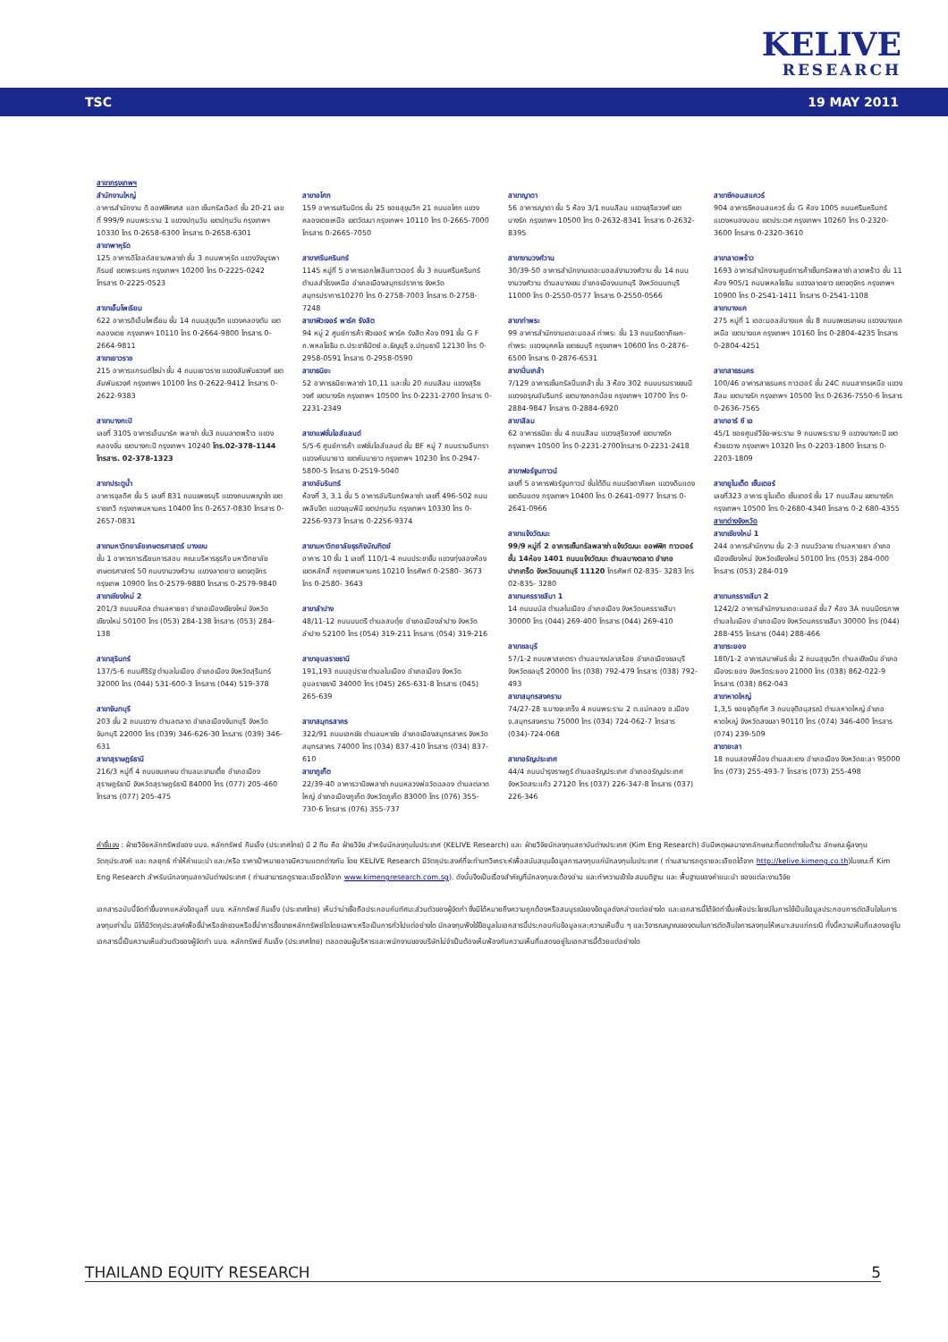KELIVE
RESEARCH
TSC 19 MAY 2011
สาขากรุงเทพฯ
สำนักงานใหญ่
อาคารสำนักงาน ดิ ออฟฟิศเศส แอท เซ็นทรัลเวิลด์ ชั้น 20-21 เลขที่ 999/9 ถนนพระราม 1 แขวงปทุมวัน เขตปทุมวัน กรุงเทพฯ 10330 โทร 0-2658-6300 โทรสาร 0-2658-6301
สาขาพาหุรัด
125 อาคารดิโอลด์สยามพลาซ่า ชั้น 3 ถนนพาหุรัด แขวงวังบูรพาภิรมย์ เขตพระนคร กรุงเทพฯ 10200 โทร 0-2225-0242 โทรสาร 0-2225-0523
สาขาเอ็มโพเรียม
622 อาคารดิเอ็มโพเรี่ยม ชั้น 14 ถนนสุขุมวิท แขวงคลองตัน เขตคลองเตย กรุงเทพฯ 10110 โทร 0-2664-9800 โทรสาร 0-2664-9811
สาขาเยาวราช
215 อาคารแกรนด์ไชน่า ชั้น 4 ถนนเยาวราช แขวงสัมพันธวงศ์ เขตสัมพันธวงศ์ กรุงเทพฯ 10100 โทร 0-2622-9412 โทรสาร 0-2622-9383
สาขาบางกะปิ
เลขที่ 3105 อาคารเอ็นมาร์ค พลาซ่า ชั้น3 ถนนลาดพร้าว แขวงคลองจั่น เขตบางกะปิ กรุงเทพฯ 10240 โทร.02-378-1144 โทรสาร. 02-378-1323
สาขาประตูน้ำ
อาคารจุลดิศ ชั้น 5 เลขที่ 831 ถนนเพชรบุรี แขวงถนนพญาไท เขตราชเทวี กรุงเทพมหานคร 10400 โทร 0-2657-0830 โทรสาร 0-2657-0831
สาขามหาวิทยาลัยเกษตรศาสตร์ บางเขน
ชั้น 1 อาคารการเรียนการสอน คณะบริหารธุรกิจ มหาวิทยาลัยเกษตรศาสตร์ 50 ถนนงามวงศ์วาน แขวงลาดยาว เขตจตุจักร กรุงเทพ 10900 โทร 0-2579-9880 โทรสาร 0-2579-9840
สาขาเชียงใหม่ 2
201/3 ถนนมหิดล ตำบลหายยา อำเภอเมืองเชียงใหม่ จังหวัดเชียงใหม่ 50100 โทร (053) 284-138 โทรสาร (053) 284-138
สาขาสุรินทร์
137/5-6 ถนนศิริรัฐ ตำบลในเมือง อำเภอเมือง จังหวัดสุรินทร์ 32000 โทร (044) 531-600-3 โทรสาร (044) 519-378
สาขาจันทบุรี
203 ชั้น 2 ถนนขวาง ตำบลตลาด อำเภอเมืองจันทบุรี จังหวัดจันทบุรี 22000 โทร (039) 346-626-30 โทรสาร (039) 346-631
สาขาสุราษฎร์ธานี
216/3 หมู่ที่ 4 ถนนชนเกษม ตำบลมะขามเตี้ย อำเภอเมืองสุราษฎร์ธานี จังหวัดสุราษฎร์ธานี 84000 โทร (077) 205-460 โทรสาร (077) 205-475
สาขาอโศก
159 อาคารเสริมมิตร ชั้น 25 ซอยสุขุมวิท 21 ถนนอโศก แขวงคลองเตยเหนือ เขตวัฒนา กรุงเทพฯ 10110 โทร 0-2665-7000 โทรสาร 0-2665-7050
สาขาศรีนครินทร์
1145 หมู่ที่ 5 อาคารเอกไพลินทาวเวอร์ ชั้น 3 ถนนศรีนครินทร์ ตำบลสำโรงเหนือ อำเภอเมืองสมุทรปราการ จังหวัดสมุทรปราการ10270 โทร 0-2758-7003 โทรสาร 0-2758-7248
สาขาฟิวเจอร์ พาร์ค รังสิต
94 หมู่ 2 ศูนย์การค้า ฟิวเจอร์ พาร์ค รังสิต ห้อง 091 ชั้น G F ถ.พหลโยธิน ต.ประชาธิปัตย์ อ.ธัญบุรี จ.ปทุมธานี 12130 โทร 0-2958-0591 โทรสาร 0-2958-0590
สาขาธนิยะ
52 อาคารธนิยะพลาซ่า 10,11 และชั้น 20 ถนนสีลม แขวงสุริยวงศ์ เขตบางรัก กรุงเทพฯ 10500 โทร 0-2231-2700 โทรสาร 0-2231-2349
สาขาแฟชั่นไอส์แลนด์
5/5-6 ศูนย์การค้า แฟชั่นไอส์แลนด์ ชั้น BF หมู่ 7 ถนนรามอินทรา แขวงคันนายาว เขตคันนายาว กรุงเทพฯ 10230 โทร 0-2947-5800-5 โทรสาร 0-2519-5040
สาขาอัมรินทร์
ห้องที่ 3, 3.1 ชั้น 5 อาคารอัมรินทร์พลาซ่า เลขที่ 496-502 ถนนเพลินจิต แขวงลุมพินี เขตปทุมวัน กรุงเทพฯ 10330 โทร 0-2256-9373 โทรสาร 0-2256-9374
สาขามหาวิทยาลัยธุรกิจบัณฑิตย์
อาคาร 10 ชั้น 1 เลขที่ 110/1-4 ถนนประชาชื่น แขวงทุ่งสองห้อง เขตหลักสี่ กรุงเทพมหานคร 10210 โทรศัพท์ 0-2580- 3673 โทร 0-2580- 3643
สาขาลำปาง
48/11-12 ถนนมนตรี ตำบลสบตุ๋ย อำเภอเมืองลำปาง จังหวัดลำปาง 52100 โทร (054) 319-211 โทรสาร (054) 319-216
สาขาอุบลราชธานี
191,193 ถนนอุปราช ตำบลในเมือง อำเภอเมือง จังหวัดอุบลราชธานี 34000 โทร (045) 265-631-8 โทรสาร (045) 265-639
สาขาสมุทรสาคร
322/91 ถนนเอกชัย ตำบลมหาชัย อำเภอเมืองสมุทรสาคร จังหวัดสมุทรสาคร 74000 โทร (034) 837-410 โทรสาร (034) 837-610
สาขาภูเก็ต
22/39-40 อาคารวานิชพลาซ่า ถนนหลวงพ่อวัดฉลอง ตำบลตลาดใหญ่ อำเภอเมืองภูเก็ต จังหวัดภูเก็ต 83000 โทร (076) 355-730-6 โทรสาร (076) 355-737
สาขาญาดา
56 อาคารญาดา ชั้น 5 ห้อง 3/1 ถนนสีลม แขวงสุริยวงศ์ เขตบางรัก กรุงเทพฯ 10500 โทร 0-2632-8341 โทรสาร 0-2632-8395
สาขางามวงศ์วาน
30/39-50 อาคารสำนักงานเดอะมอลล์งามวงศ์วาน ชั้น 14 ถนนงามวงศ์วาน ตำบลบางเขน อำเภอเมืองนนทบุรี จังหวัดนนทบุรี 11000 โทร 0-2550-0577 โทรสาร 0-2550-0566
สาขาท่าพระ
99 อาคารสำนักงานเดอะมอลล์ ท่าพระ ชั้น 13 ถนนรัชดาภิเษก-ท่าพระ แขวงบุคคโล เขตธนบุรี กรุงเทพฯ 10600 โทร 0-2876-6500 โทรสาร 0-2876-6531
สาขาปิ่นเกล้า
7/129 อาคารเซ็นทรัลปิ่นเกล้า ชั้น 3 ห้อง 302 ถนนบรมราชชนนี แขวงอรุณอัมรินทร์ เขตบางกอกน้อย กรุงเทพฯ 10700 โทร 0-2884-9847 โทรสาร 0-2884-6920
สาขาสีลม
62 อาคารธนิยะ ชั้น 4 ถนนสีลม แขวงสุริยวงศ์ เขตบางรัก กรุงเทพฯ 10500 โทร 0-2231-2700โทรสาร 0-2231-2418
สาขาฟอร์จูนทาวน์
เลขที่ 5 อาคารฟอร์จูนทาวน์ ชั้นใต้ดิน ถนนรัชดาภิเษก แขวงดินแดง เขตดินแดง กรุงเทพฯ 10400 โทร 0-2641-0977 โทรสาร 0-2641-0966
สาขาแจ้งวัฒนะ
99/9 หมู่ที่ 2 อาคารเซ็นทรัลพลาซ่า แจ้งวัฒนะ ออฟฟิศ ทาวเวอร์ ชั้น 14ห้อง 1401 ถนนแจ้งวัฒนะ ตำบลบางตลาด อำเภอปากเกร็ด จังหวัดนนทบุรี 11120 โทรศัพท์ 02-835- 3283 โทร 02-835- 3280
สาขานครราชสีมา 1
14 ถนนมนัส ตำบลในเมือง อำเภอเมือง จังหวัดนครราชสีมา 30000 โทร (044) 269-400 โทรสาร (044) 269-410
สาขาชลบุรี
57/1-2 ถนนพาสเภตรา ตำบลบางปลาสร้อย อำเภอเมืองชลบุรี จังหวัดชลบุรี 20000 โทร (038) 792-479 โทรสาร (038) 792-493
สาขาสมุทรสงคราม
74/27-28 ซ.บางจะเกร็ง 4 ถนนพระราม 2 ต.แม่กลอง อ.เมือง จ.สมุทรสงคราม 75000 โทร (034) 724-062-7 โทรสาร (034)-724-068
สาขาอรัญประเทศ
44/4 ถนนบำรุงราษฎร์ ตำบลอรัญประเทศ อำเภออรัญประเทศ จังหวัดสระแก้ว 27120 โทร (037) 226-347-8 โทรสาร (037) 226-346
สาขาซีคอนสแควร์
904 อาคารซีคอนสแควร์ ชั้น G ห้อง 1005 ถนนศรีนครินทร์ แขวงหนองบอน เขตประเวศ กรุงเทพฯ 10260 โทร 0-2320-3600 โทรสาร 0-2320-3610
สาขาลาดพร้าว
1693 อาคารสำนักงานศูนย์การค้าเซ็นทรัลพลาซ่า ลาดพร้าว ชั้น 11 ห้อง 905/1 ถนนพหลโยธิน แขวงลาดยาว เขตจตุจักร กรุงเทพฯ 10900 โทร 0-2541-1411 โทรสาร 0-2541-1108
สาขาบางแค
275 หมู่ที่ 1 เดอะมอลล์บางแค ชั้น 8 ถนนเพชรเกษม แขวงบางแคเหนือ เขตบางแค กรุงเทพฯ 10160 โทร 0-2804-4235 โทรสาร 0-2804-4251
สาขาสาธรนคร
100/46 อาคารสาธรนคร ทาวเวอร์ ชั้น 24C ถนนสาทรเหนือ แขวงสีลม เขตบางรัก กรุงเทพฯ 10500 โทร 0-2636-7550-6 โทรสาร 0-2636-7565
สาขาอาร์ ซี เอ
45/1 ซอยศูนย์วิจัย-พระราม 9 ถนนพระราม 9 แขวงบางกะปิ เขตห้วยขวาง กรุงเทพฯ 10320 โทร 0-2203-1800 โทรสาร 0-2203-1809
สาขายูไนเต็ด เซ็นเตอร์
เลขที่323 อาคาร ยูไนเต็ด เซ็นเตอร์ ชั้น 17 ถนนสีลม เขตบางรัก กรุงเทพฯ 10500 โทร 0-2680-4340 โทรสาร 0-2 680-4355
สาขาต่างจังหวัด
สาขาเชียงใหม่ 1
244 อาคารสำนักงาน ชั้น 2-3 ถนนวัวลาย ตำบลหายยา อำเภอเมืองเชียงใหม่ จังหวัดเชียงใหม่ 50100 โทร (053) 284-000 โทรสาร (053) 284-019
สาขานครราชสีมา 2
1242/2 อาคารสำนักงานเดอะมอลล์ ชั้น7 ห้อง 3A ถนนมิตรภาพ ตำบลในเมือง อำเภอเมือง จังหวัดนครราชสีมา 30000 โทร (044) 288-455 โทรสาร (044) 288-466
สาขาระยอง
180/1-2 อาคารสมาพันธ์ ชั้น 2 ถนนสุขุมวิท ตำบลเชิงเนิน อำเภอเมืองระยอง จังหวัดระยอง 21000 โทร (038) 862-022-9 โทรสาร (038) 862-043
สาขาหาดใหญ่
1,3,5 ซอยจุติอุทิศ 3 ถนนจุติอนุสรณ์ ตำบลหาดใหญ่ อำเภอหาดใหญ่ จังหวัดสงขลา 90110 โทร (074) 346-400 โทรสาร (074) 239-509
สาขายะลา
18 ถนนสองพี่น้อง ตำบลสะเตง อำเภอเมือง จังหวัดยะลา 95000 โทร (073) 255-493-7 โทรสาร (073) 255-498
คำชี้แจง : ฝ่ายวิจัยหลักทรัพย์ของ บมจ. หลักทรัพย์ กิมเอ็ง (ประเทศไทย) มี 2 ทีม คือ ฝ่ายวิจัย สำหรับนักลงทุนในประเทศ (KELIVE Research) และ ฝ่ายวิจัยนักลงทุนสถาบันต่างประเทศ (Kim Eng Research) อันมีเหตุผลมาจากลักษณะที่แตกต่างในด้าน ลักษณะผู้ลงทุน วัตถุประสงค์ และ กลยุทธ์ ทำให้คำแนะนำ และ/หรือ ราคาเป้าหมายอาจมีความแตกต่างกัน โดย KELIVE Research มีวัตถุประสงค์ที่จะทำบทวิเคราะห์เพื่อสนับสนุนข้อมูลการลงทุนแก่นักลงทุนในประเทศ ( ท่านสามารถดูรายละเอียดได้จาก http://kelive.kimeng.co.th)ในขณะที่ Kim Eng Research สำหรับนักลงทุนสถาบันต่างประเทศ ( ท่านสามารถดูรายละเอียดได้จาก www.kimengresearch.com.sg). ดังนั้นจึงเป็นเรื่องสำคัญที่นักลงทุนจะต้องอ่าน และทำความเข้าใจ สมมติฐาน และ พื้นฐานของคำแนะนำ ของแต่ละงานวิจัย
เอกสารฉบับนี้จัดทำขึ้นจากแหล่งข้อมูลที่ บมจ. หลักทรัพย์ กิมเอ็ง (ประเทศไทย) เห็นว่าน่าเชื่อถือประกอบกับทัศนะส่วนตัวของผู้จัดทำ ซึ่งมิได้หมายถึงความถูกต้องหรือสมบูรณ์ของข้อมูลดังกล่าวแต่อย่างใด และเอกสารนี้ได้จัดทำขึ้นเพื่อประโยชน์ในการใช้เป็นข้อมูลประกอบการตัดสินใจในการลงทุนเท่านั้น มิได้มีวัตถุประสงค์เพื่อชี้นำหรือชักชวนหรือชี้นำการซื้อขายหลักทรัพย์ใดโดยเฉพาะหรือเป็นการทั่วไปแต่อย่างใด นักลงทุนพึงใช้ข้อมูลในเอกสารนี้ประกอบกับข้อมูลและความเห็นอื่น ๆ และวิจารณญาณของตนในการตัดสินใจการลงทุนให้เหมาะสมแก่กรณี ทั้งนี้ความเห็นที่แสดงอยู่ในเอกสารนี้เป็นความเห็นส่วนตัวของผู้จัดทำ บมจ. หลักทรัพย์ กิมเอ็ง (ประเทศไทย) ตลอดจนผู้บริหารและพนักงานของบริษัทไม่จำเป็นต้องเห็นพ้องกับความเห็นที่แสดงอยู่ในเอกสารนี้ด้วยแต่อย่างใด
THAILAND EQUITY RESEARCH 5